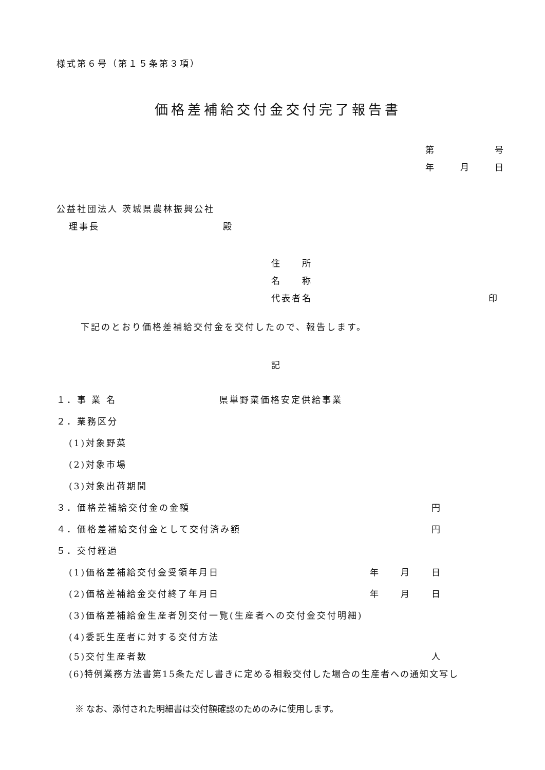様式第６号（第１５条第３項）
価格差補給交付金交付完了報告書
第 号
年 月 日
公益社団法人 茨城県農林振興公社
理事長 殿
住　　所
名　　称
代表者名 印
下記のとおり価格差補給交付金を交付したので、報告します。
記
１．事 業 名 県単野菜価格安定供給事業
２．業務区分
(1)対象野菜
(2)対象市場
(3)対象出荷期間
３．価格差補給交付金の金額 円
４．価格差補給交付金として交付済み額 円
５．交付経過
(1)価格差補給交付金受領年月日 年　　月　　日
(2)価格差補給金交付終了年月日 年　　月　　日
(3)価格差補給金生産者別交付一覧(生産者への交付金交付明細)
(4)委託生産者に対する交付方法
(5)交付生産者数 人
(6)特例業務方法書第15条ただし書きに定める相殺交付した場合の生産者への通知文写し
※ なお、添付された明細書は交付額確認のためのみに使用します。